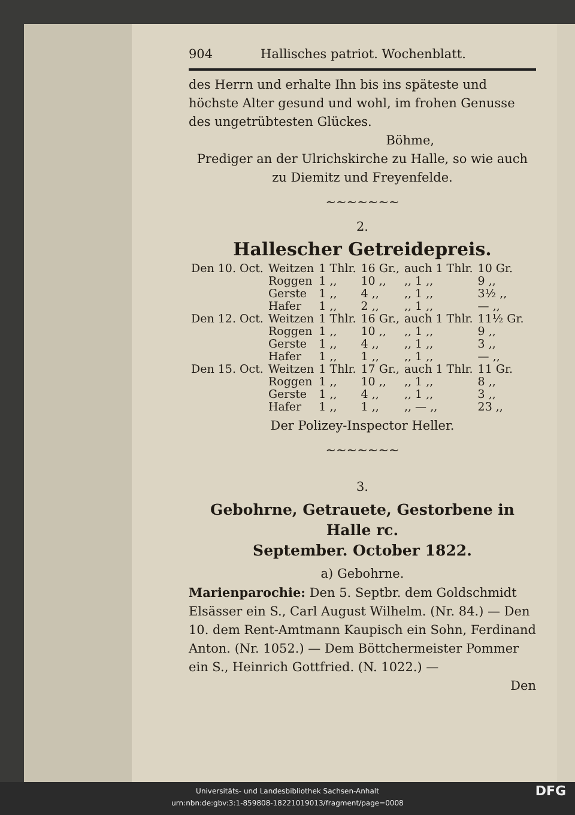904 Hallisches patriot. Wochenblatt.
des Herrn und erhalte Ihn bis ins späteste und höchste Alter gesund und wohl, im frohen Genusse des ungetrübtesten Glückes.
Böhme,
Prediger an der Ulrichskirche zu Halle, so wie auch
zu Diemitz und Freyenfelde.
~~~~~~~
2.
Hallescher Getreidepreis.
| Den 10. Oct. | Weitzen | 1 Thlr. | 16 Gr., | auch 1 Thlr. | 10 Gr. |
| | Roggen | 1 ,, | 10 ,, | ,, 1 ,, | 9 ,, |
| | Gerste | 1 ,, | 4 ,, | ,, 1 ,, | 3½ ,, |
| | Hafer | 1 ,, | 2 ,, | ,, 1 ,, | — ,, |
| Den 12. Oct. | Weitzen | 1 Thlr. | 16 Gr., | auch 1 Thlr. | 11½ Gr. |
| | Roggen | 1 ,, | 10 ,, | ,, 1 ,, | 9 ,, |
| | Gerste | 1 ,, | 4 ,, | ,, 1 ,, | 3 ,, |
| | Hafer | 1 ,, | 1 ,, | ,, 1 ,, | — ,, |
| Den 15. Oct. | Weitzen | 1 Thlr. | 17 Gr., | auch 1 Thlr. | 11 Gr. |
| | Roggen | 1 ,, | 10 ,, | ,, 1 ,, | 8 ,, |
| | Gerste | 1 ,, | 4 ,, | ,, 1 ,, | 3 ,, |
| | Hafer | 1 ,, | 1 ,, | ,, — ,, | 23 ,, |
Der Polizey-Inspector Heller.
~~~~~~~
3.
Gebohrne, Getrauete, Gestorbene in Halle rc.
September. October 1822.
a) Gebohrne.
Marienparochie: Den 5. Septbr. dem Goldschmidt Elsässer ein S., Carl August Wilhelm. (Nr. 84.) — Den 10. dem Rent-Amtmann Kaupisch ein Sohn, Ferdinand Anton. (Nr. 1052.) — Dem Böttchermeister Pommer ein S., Heinrich Gottfried. (N. 1022.) —
Den
Universitäts- und Landesbibliothek Sachsen-Anhalt
urn:nbn:de:gbv:3:1-859808-18221019013/fragment/page=0008 DFG